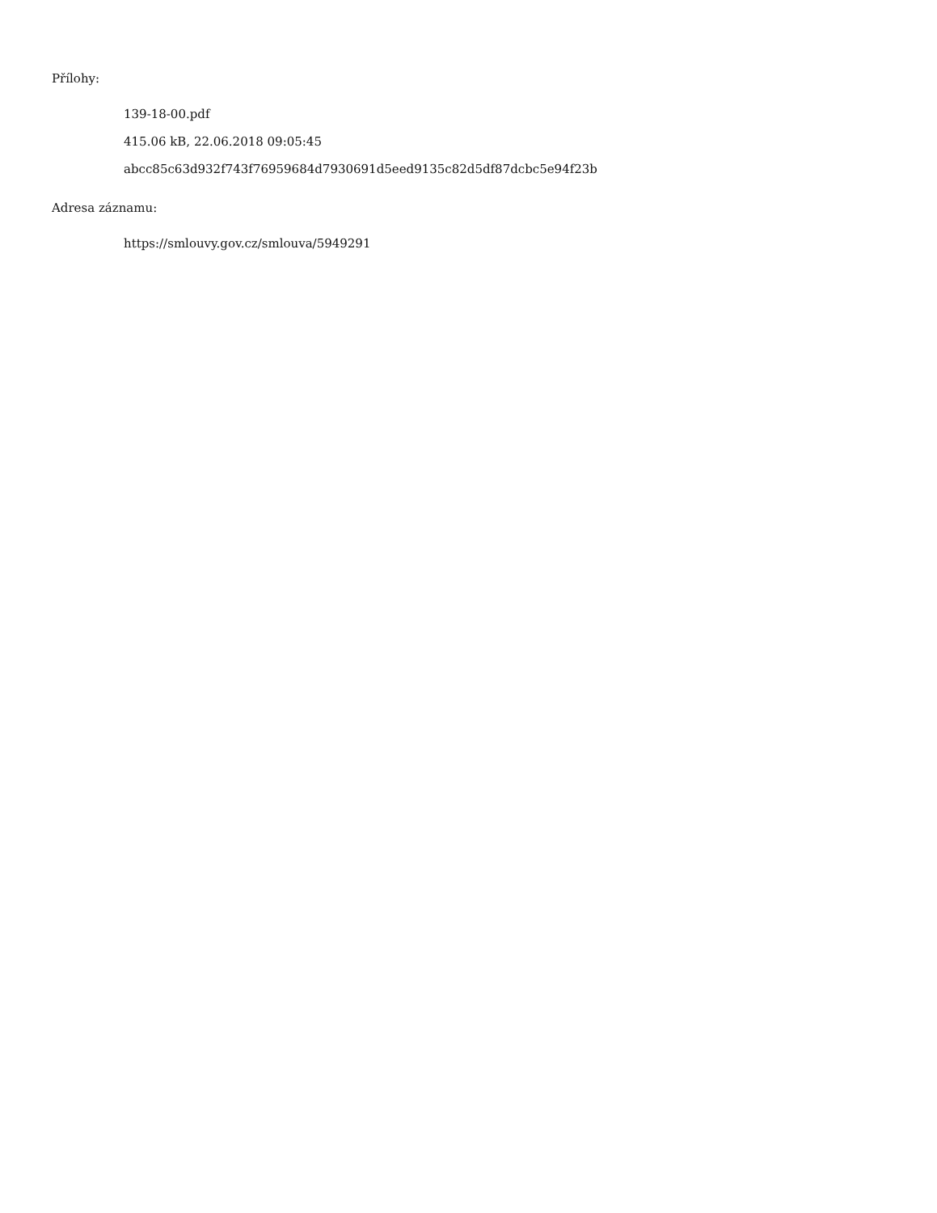Přílohy:
139-18-00.pdf
415.06 kB, 22.06.2018 09:05:45
abcc85c63d932f743f76959684d7930691d5eed9135c82d5df87dcbc5e94f23b
Adresa záznamu:
https://smlouvy.gov.cz/smlouva/5949291